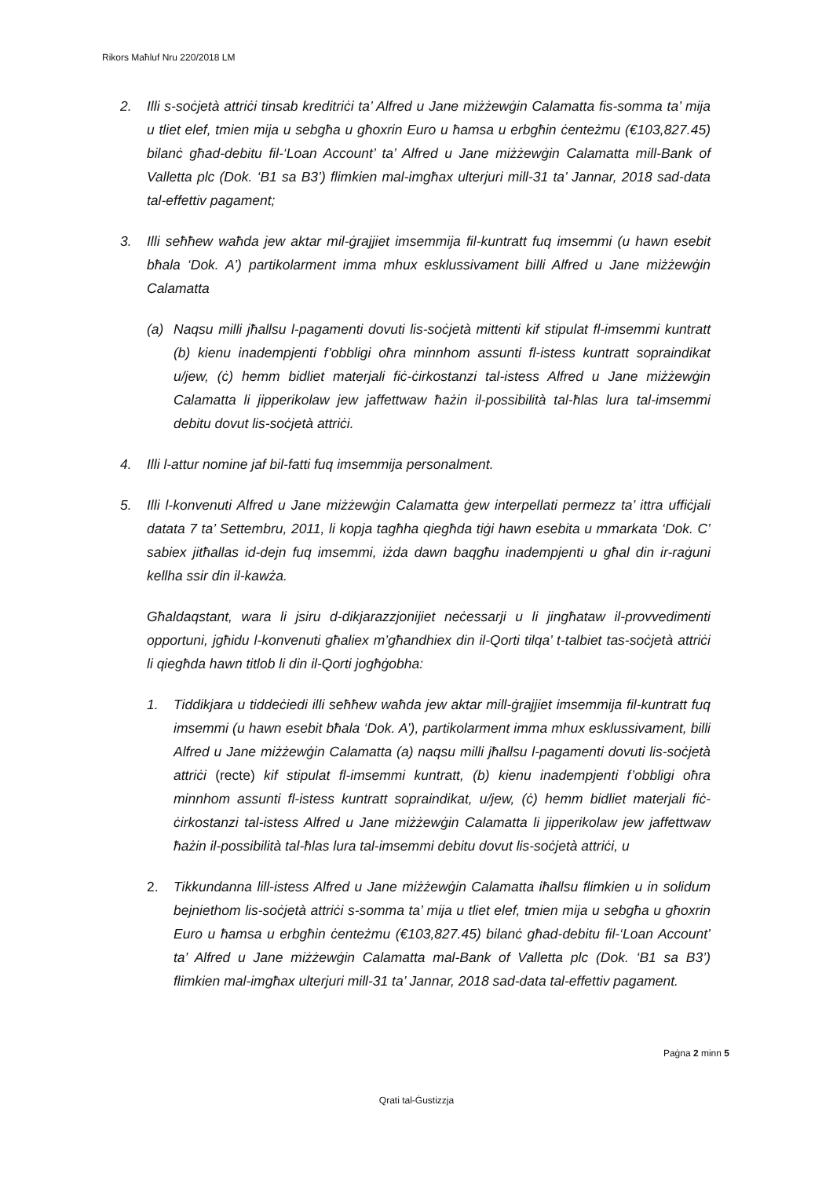Rikors Maħluf Nru 220/2018 LM
2. Illi s-soċjetà attriċi tinsab kreditriċi ta’ Alfred u Jane miżżewġin Calamatta fis-somma ta’ mija u tliet elef, tmien mija u sebgħa u għoxrin Euro u ħamsa u erbgħin ċenteżmu (€103,827.45) bilanċ għad-debitu fil-‘Loan Account’ ta’ Alfred u Jane miżżewġin Calamatta mill-Bank of Valletta plc (Dok. ‘B1 sa B3’) flimkien mal-imgħax ulterjuri mill-31 ta’ Jannar, 2018 sad-data tal-effettiv pagament;
3. Illi seħħew waħda jew aktar mil-ġrajjiet imsemmija fil-kuntratt fuq imsemmi (u hawn esebit bħala ‘Dok. A’) partikolarment imma mhux esklussivament billi Alfred u Jane miżżewġin Calamatta
(a) Naqsu milli jħallsu l-pagamenti dovuti lis-soċjetà mittenti kif stipulat fl-imsemmi kuntratt (b) kienu inadempjenti f’obbligi oħra minnhom assunti fl-istess kuntratt sopraindikat u/jew, (ċ) hemm bidliet materjali fiċ-ċirkostanzi tal-istess Alfred u Jane miżżewġin Calamatta li jipperikolaw jew jaffettwaw ħażin il-possibilità tal-ħlas lura tal-imsemmi debitu dovut lis-soċjetà attriċi.
4. Illi l-attur nomine jaf bil-fatti fuq imsemmija personalment.
5. Illi l-konvenuti Alfred u Jane miżżewġin Calamatta ġew interpellati permezz ta’ ittra uffiċjali datata 7 ta’ Settembru, 2011, li kopja tagħha qiegħda tiġi hawn esebita u mmarkata ‘Dok. C’ sabiex jitħallas id-dejn fuq imsemmi, iżda dawn baqgħu inadempjenti u għal din ir-raġuni kellha ssir din il-kawża.
Għaldaqstant, wara li jsiru d-dikjarazzjonijiet neċessarji u li jingħataw il-provvedimenti opportuni, jgħidu l-konvenuti għaliex m’għandhiex din il-Qorti tilqa’ t-talbiet tas-soċjetà attriċi li qiegħda hawn titlob li din il-Qorti jogħġobha:
1. Tiddikjara u tiddeċiedi illi seħħew waħda jew aktar mill-ġrajjiet imsemmija fil-kuntratt fuq imsemmi (u hawn esebit bħala ‘Dok. A’), partikolarment imma mhux esklussivament, billi Alfred u Jane miżżewġin Calamatta (a) naqsu milli jħallsu l-pagamenti dovuti lis-soċjetà attriċi (recte) kif stipulat fl-imsemmi kuntratt, (b) kienu inadempjenti f’obbligi oħra minnhom assunti fl-istess kuntratt sopraindikat, u/jew, (ċ) hemm bidliet materjali fiċ-ċirkostanzi tal-istess Alfred u Jane miżżewġin Calamatta li jipperikolaw jew jaffettwaw ħażin il-possibilità tal-ħlas lura tal-imsemmi debitu dovut lis-soċjetà attriċi, u
2. Tikkundanna lill-istess Alfred u Jane miżżewġin Calamatta iħallsu flimkien u in solidum bejniethom lis-soċjetà attriċi s-somma ta’ mija u tliet elef, tmien mija u sebgħa u għoxrin Euro u ħamsa u erbgħin ċenteżmu (€103,827.45) bilanċ għad-debitu fil-‘Loan Account’ ta’ Alfred u Jane miżżewġin Calamatta mal-Bank of Valletta plc (Dok. ‘B1 sa B3’) flimkien mal-imgħax ulterjuri mill-31 ta’ Jannar, 2018 sad-data tal-effettiv pagament.
Paġna 2 minn 5
Qrati tal-Ġustizzja